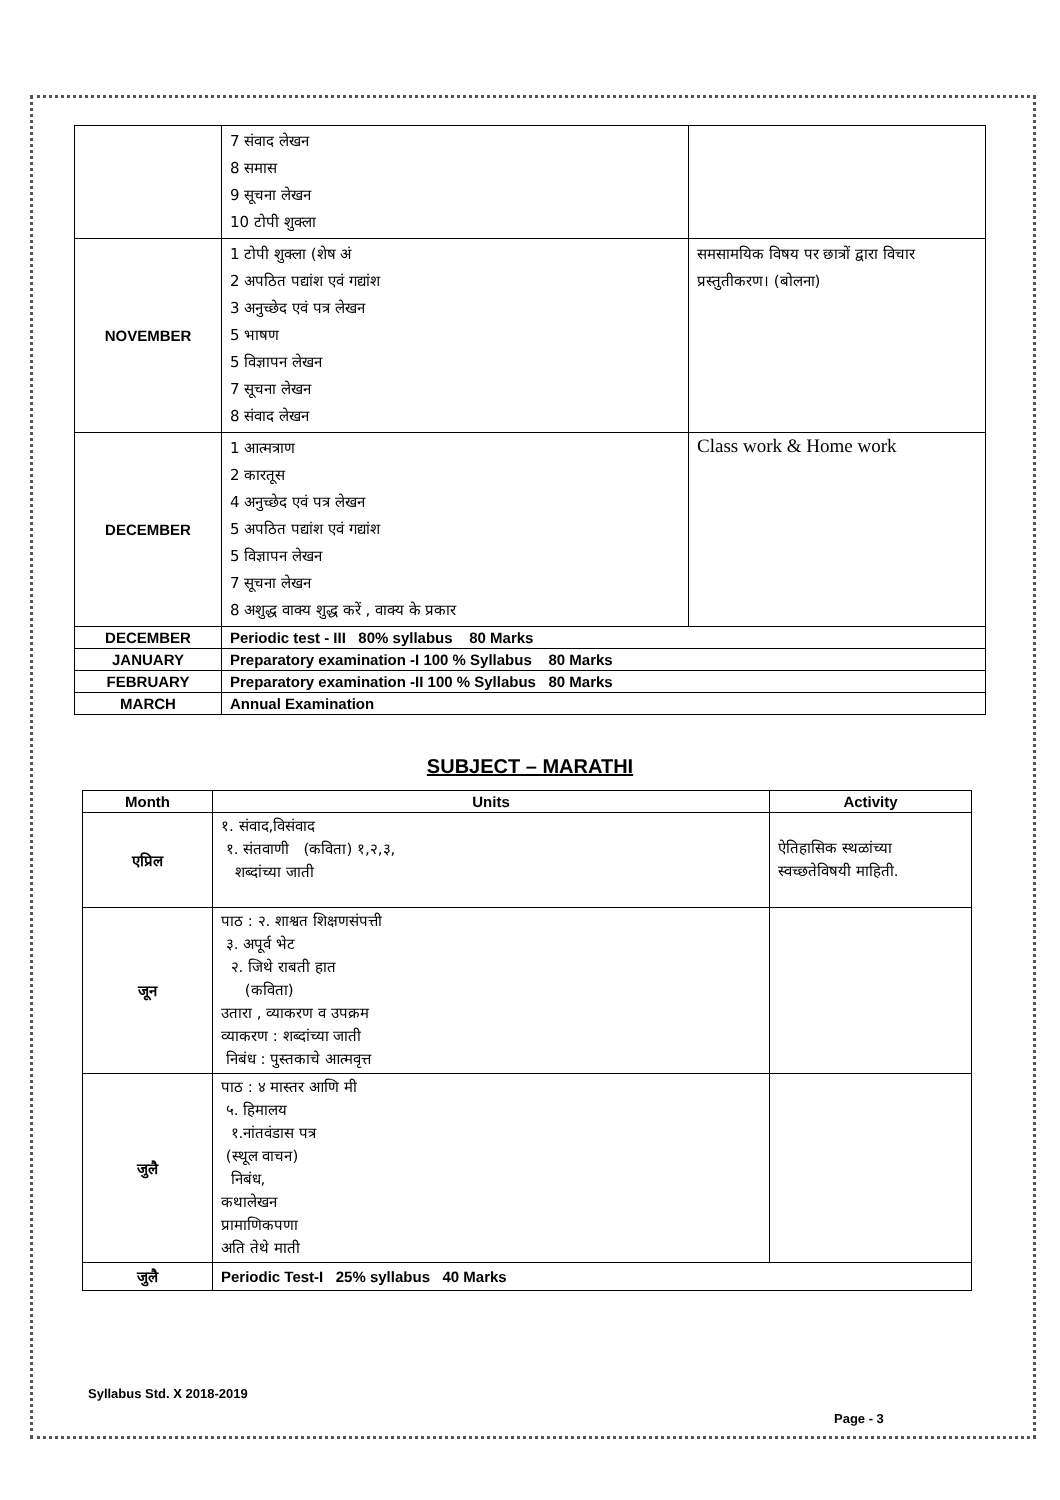| | 7 संवाद लेखन 8 समास 9 सूचना लेखन 10 टोपी शुक्ला | |
| NOVEMBER | 1 टोपी शुक्ला (शेष अं 2 अपठित पद्यांश एवं गद्यांश 3 अनुच्छेद एवं पत्र लेखन 5 भाषण 5 विज्ञापन लेखन 7 सूचना लेखन 8 संवाद लेखन | समसामयिक विषय पर छात्रों द्वारा विचार प्रस्तुतीकरण। (बोलना) |
| DECEMBER | 1 आत्मत्राण 2 कारतूस 4 अनुच्छेद एवं पत्र लेखन 5 अपठित पद्यांश एवं गद्यांश 5 विज्ञापन लेखन 7 सूचना लेखन 8 अशुद्ध वाक्य शुद्ध करें , वाक्य के प्रकार | Class work & Home work |
| DECEMBER | Periodic test - III 80% syllabus 80 Marks | |
| JANUARY | Preparatory examination -I 100 % Syllabus 80 Marks | |
| FEBRUARY | Preparatory examination -II 100 % Syllabus 80 Marks | |
| MARCH | Annual Examination | |
SUBJECT – MARATHI
| Month | Units | Activity |
| --- | --- | --- |
| एप्रिल | १. संवाद,विसंवाद १. संतवाणी (कविता) १,२,३, शब्दांच्या जाती | ऐतिहासिक स्थळांच्या स्वच्छतेविषयी माहिती. |
| जून | पाठ : २. शाश्वत शिक्षणसंपत्ती ३. अपूर्व भेट २. जिथे राबती हात (कविता) उतारा , व्याकरण व उपक्रम व्याकरण : शब्दांच्या जाती निबंध : पुस्तकाचे आत्मवृत्त | |
| जुलै | पाठ : ४ मास्तर आणि मी ५. हिमालय १.नांतवंडास पत्र (स्थूल वाचन) निबंध, कथालेखन प्रामाणिकपणा अति तेथे माती | |
| जुलै | Periodic Test-I 25% syllabus 40 Marks | |
Syllabus Std. X 2018-2019
Page - 3